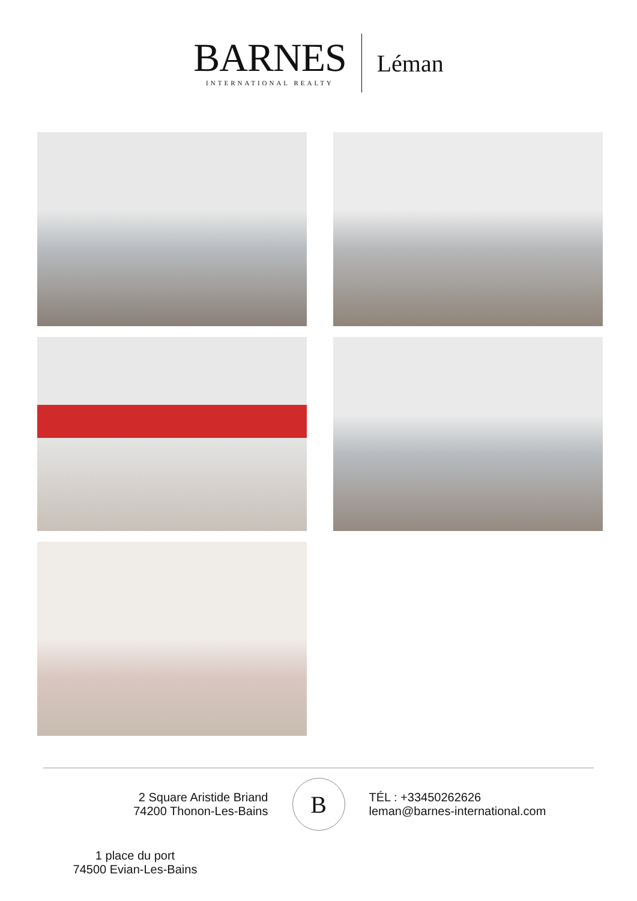BARNES
INTERNATIONAL REALTY
Léman
2 Square Aristide Briand
74200 Thonon-Les-Bains
B
TÉL : +33450262626
leman@barnes-international.com
1 place du port
74500 Evian-Les-Bains